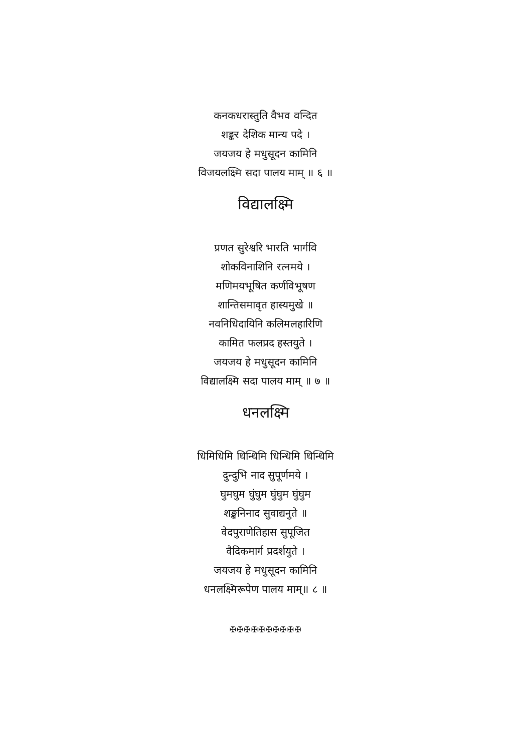कनकधरास्तुति वैभव वन्दित
शङ्कर देशिक मान्य पदे ।
जयजय हे मधुसूदन कामिनि
विजयलक्ष्मि सदा पालय माम् ॥ ६ ॥
विद्यालक्ष्मि
प्रणत सुरेश्वरि भारति भार्गवि
शोकविनाशिनि रत्नमये ।
मणिमयभूषित कर्णविभूषण
शान्तिसमावृत हास्यमुखे ॥
नवनिधिदायिनि कलिमलहारिणि
कामित फलप्रद हस्तयुते ।
जयजय हे मधुसूदन कामिनि
विद्यालक्ष्मि सदा पालय माम् ॥ ७ ॥
धनलक्ष्मि
धिमिधिमि धिन्धिमि धिन्धिमि धिन्धिमि
दुन्दुभि नाद सुपूर्णमये ।
घुमघुम घुंघुम घुंघुम घुंघुम
शङ्खनिनाद सुवाद्यनुते ॥
वेदपुराणेतिहास सुपूजित
वैदिकमार्ग प्रदर्शयुते ।
जयजय हे मधुसूदन कामिनि
धनलक्ष्मिरूपेण पालय माम्॥ ८ ॥
✠✠✠✠✠✠✠✠✠✠